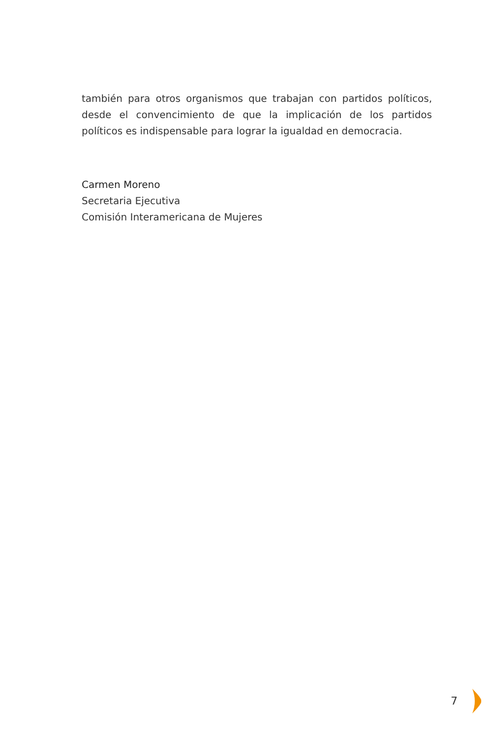también para otros organismos que trabajan con partidos políticos, desde el convencimiento de que la implicación de los partidos políticos es indispensable para lograr la igualdad en democracia.
Carmen Moreno
Secretaria Ejecutiva
Comisión Interamericana de Mujeres
7